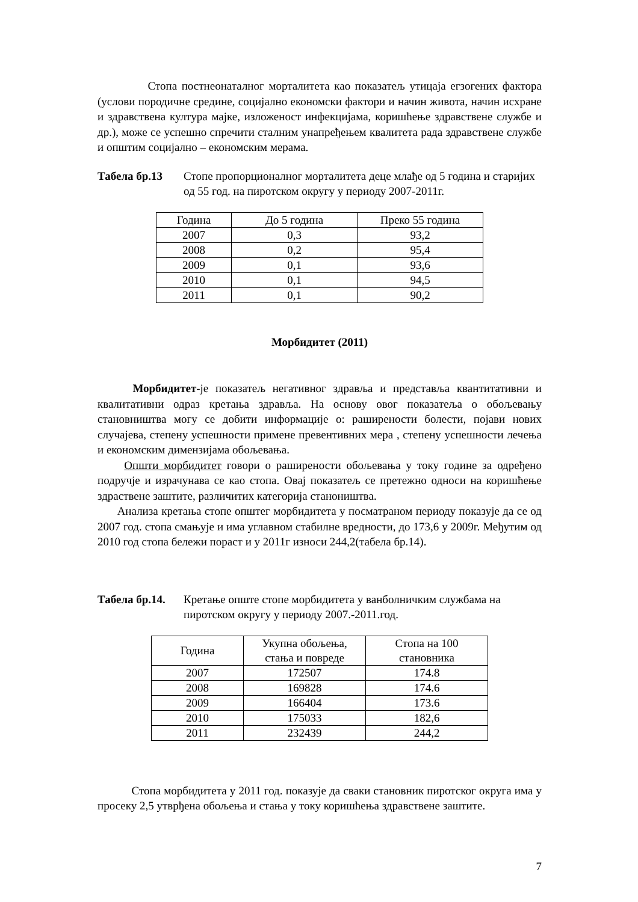Стопа постнеонаталног морталитета као показатељ утицаја егзогених фактора (услови породичне средине, социјално економски фактори и начин живота, начин исхране и здравствена култура мајке, изложеност инфекцијама, коришћење здравствене службе и др.), може се успешно спречити сталним унапређењем квалитета рада здравствене службе и општим социјално – економским мерама.
Табела бр.13 Стопе пропорционалног морталитета деце млађе од 5 година и старијих од 55 год. на пиротском округу у периоду 2007-2011г.
| Година | До 5 година | Преко 55 година |
| --- | --- | --- |
| 2007 | 0,3 | 93,2 |
| 2008 | 0,2 | 95,4 |
| 2009 | 0,1 | 93,6 |
| 2010 | 0,1 | 94,5 |
| 2011 | 0,1 | 90,2 |
Морбидитет (2011)
Морбидитет-је показатељ негативног здравља и представља квантитативни и квалитативни одраз кретања здравља. На основу овог показатеља о обољевању становништва могу се добити информације о: раширености болести, појави нових случајева, степену успешности примене превентивних мера , степену успешности лечења и економским димензијама обољевања.
Општи морбидитет говори о раширености обољевања у току године за одређено подручје и израчунава се као стопа. Овај показатељ се претежно односи на коришћење здраствене заштите, различитих категорија станоништва.
Анализа кретања стопе општег морбидитета у посматраном периоду показује да се од 2007 год. стопа смањује и има углавном стабилне вредности, до 173,6 у 2009г. Међутим од 2010 год стопа бележи пораст и у 2011г износи 244,2(табела бр.14).
Табела бр.14. Кретање опште стопе морбидитета у ванболничким службама на пиротском округу у периоду 2007.-2011.год.
| Година | Укупна обољења, стања и повреде | Стопа на 100 становника |
| --- | --- | --- |
| 2007 | 172507 | 174.8 |
| 2008 | 169828 | 174.6 |
| 2009 | 166404 | 173.6 |
| 2010 | 175033 | 182,6 |
| 2011 | 232439 | 244,2 |
Стопа морбидитета у 2011 год. показује да сваки становник пиротског округа има у просеку 2,5 утврђена обољења и стања у току коришћења здравствене заштите.
7